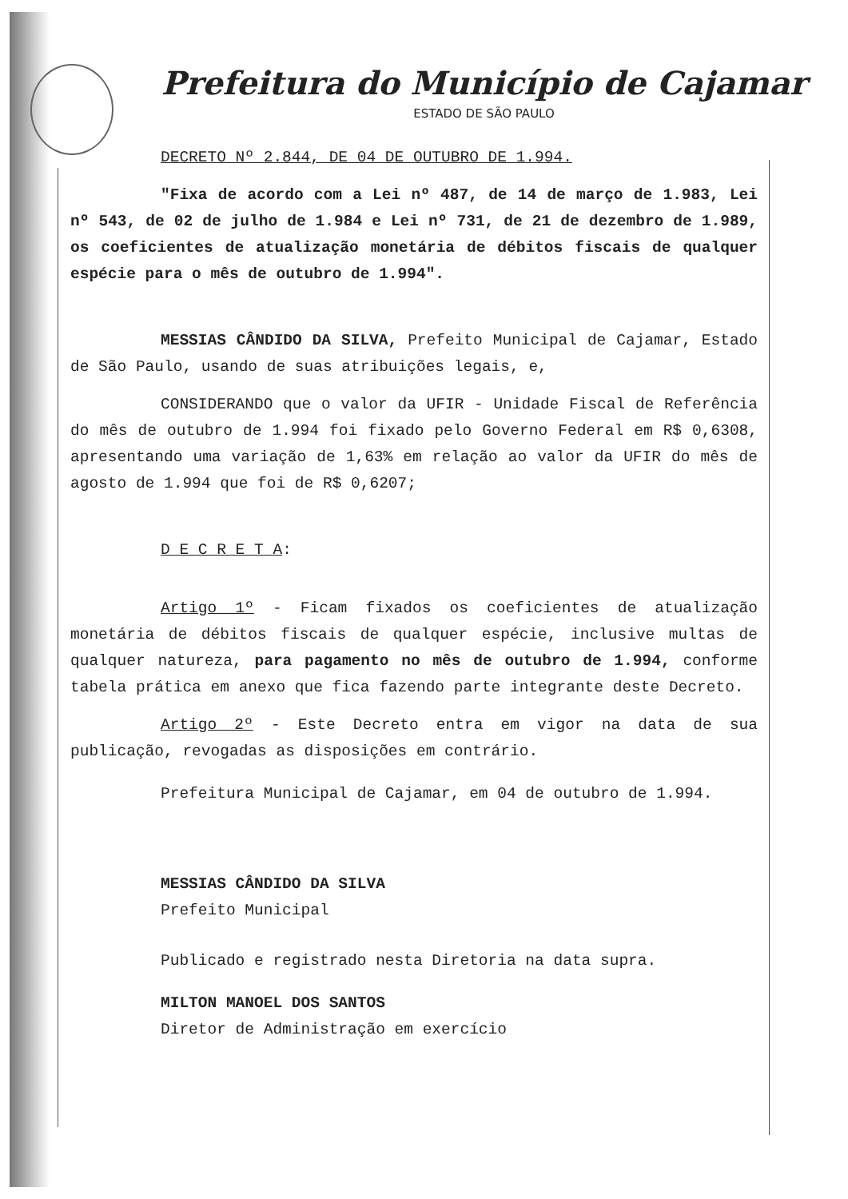Prefeitura do Município de Cajamar
ESTADO DE SÃO PAULO
DECRETO Nº 2.844, DE 04 DE OUTUBRO DE 1.994.
"Fixa de acordo com a Lei nº 487, de 14 de março de 1.983, Lei nº 543, de 02 de julho de 1.984 e Lei nº 731, de 21 de dezembro de 1.989, os coeficientes de atualização monetária de débitos fiscais de qualquer espécie para o mês de outubro de 1.994".
MESSIAS CÂNDIDO DA SILVA, Prefeito Municipal de Cajamar, Estado de São Paulo, usando de suas atribuições legais, e,
CONSIDERANDO que o valor da UFIR - Unidade Fiscal de Referência do mês de outubro de 1.994 foi fixado pelo Governo Federal em R$ 0,6308, apresentando uma variação de 1,63% em relação ao valor da UFIR do mês de agosto de 1.994 que foi de R$ 0,6207;
D E C R E T A:
Artigo 1º - Ficam fixados os coeficientes de atualização monetária de débitos fiscais de qualquer espécie, inclusive multas de qualquer natureza, para pagamento no mês de outubro de 1.994, conforme tabela prática em anexo que fica fazendo parte integrante deste Decreto.
Artigo 2º - Este Decreto entra em vigor na data de sua publicação, revogadas as disposições em contrário.
Prefeitura Municipal de Cajamar, em 04 de outubro de 1.994.
MESSIAS CÂNDIDO DA SILVA
Prefeito Municipal
Publicado e registrado nesta Diretoria na data supra.
MILTON MANOEL DOS SANTOS
Diretor de Administração em exercício